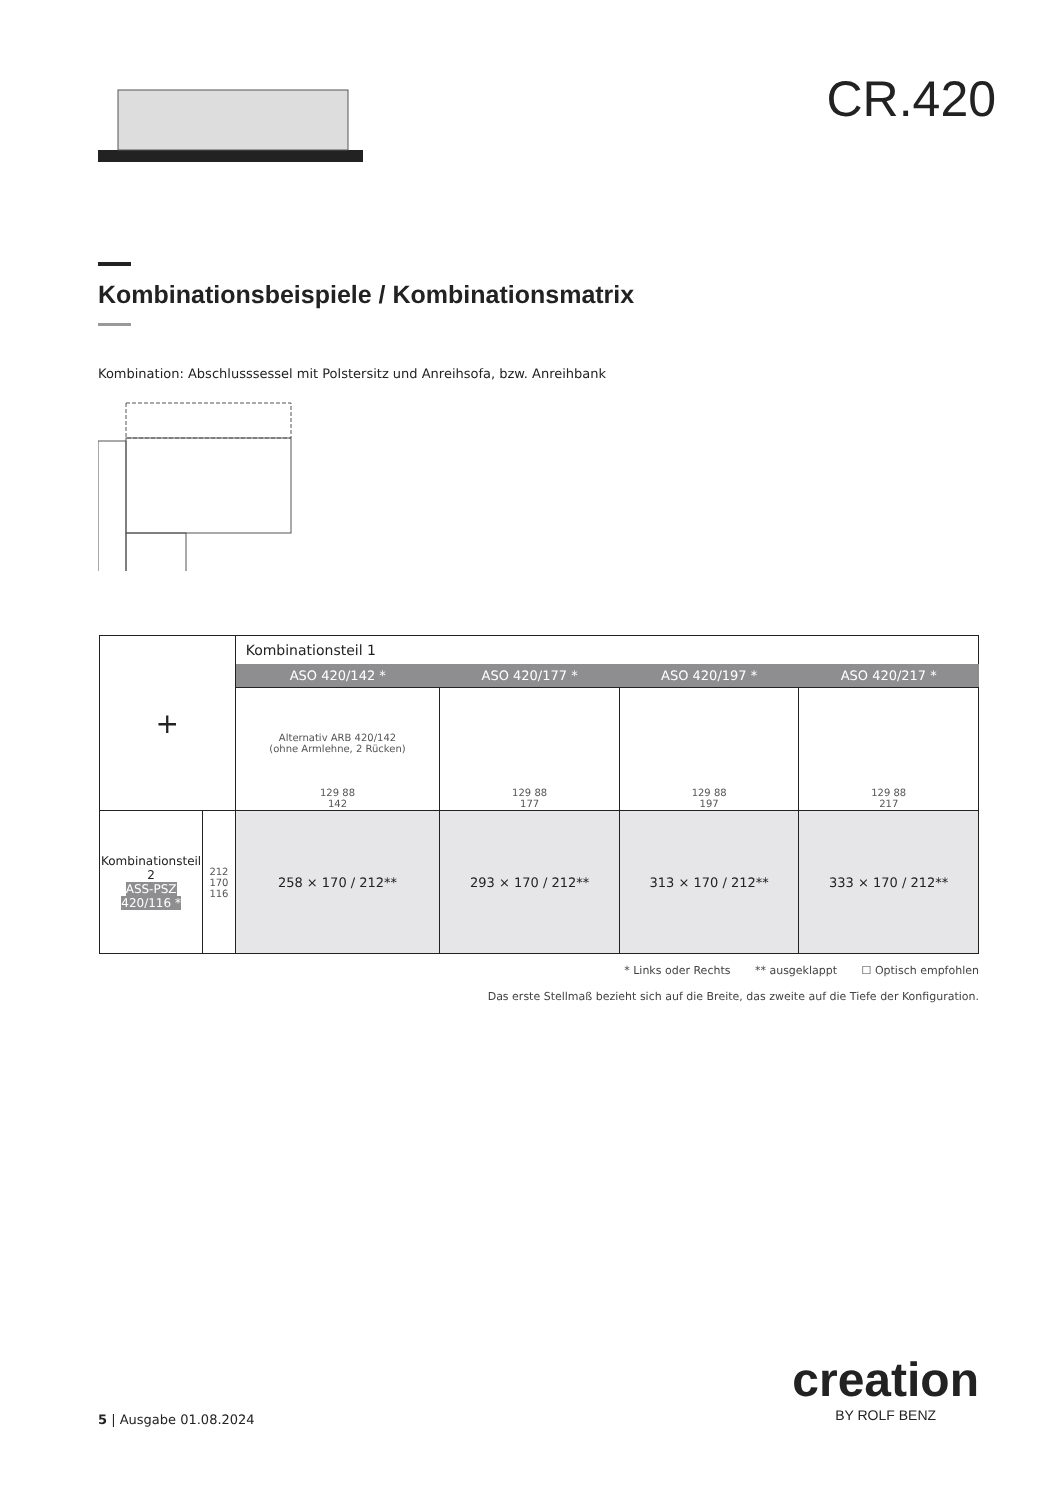CR.420
Kombinationsbeispiele / Kombinationsmatrix
Kombination: Abschlusssessel mit Polstersitz und Anreihsofa, bzw. Anreihbank
| + | | Kombinationsteil 1 | | | |
| | | ASO 420/142 * | ASO 420/177 * | ASO 420/197 * | ASO 420/217 * |
| | | Alternativ ARB 420/142 (ohne Armlehne, 2 Rücken) 129 88 142 | 129 88 177 | 129 88 197 | 129 88 217 |
| Kombinationsteil 2 ASS-PSZ 420/116 * | 212 170 116 | 258 × 170 / 212** | 293 × 170 / 212** | 313 × 170 / 212** | 333 × 170 / 212** |
* Links oder Rechts ** ausgeklappt ☐ Optisch empfohlen
Das erste Stellmaß bezieht sich auf die Breite, das zweite auf die Tiefe der Konfiguration.
5 | Ausgabe 01.08.2024
creation
BY ROLF BENZ